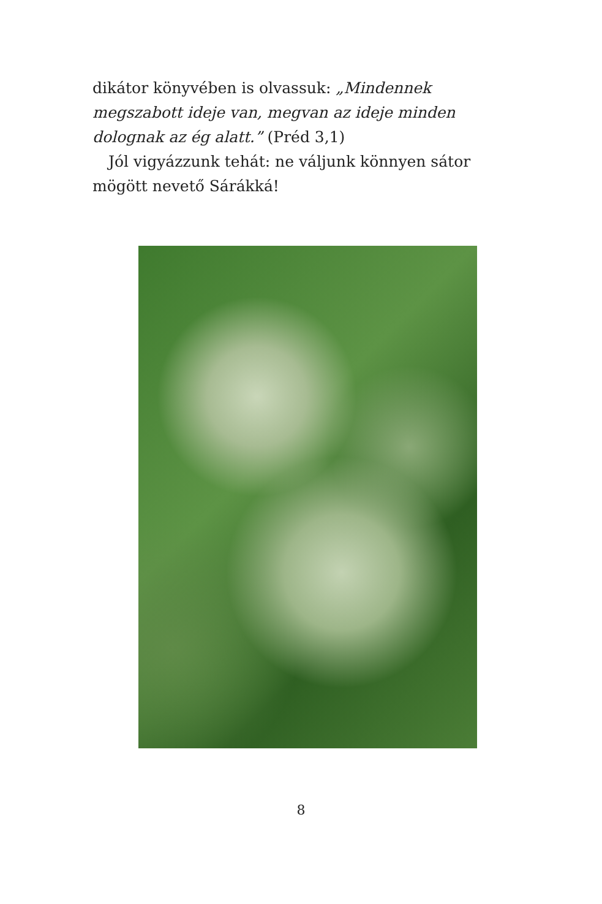dikátor könyvében is olvassuk: „Mindennek megszabott ideje van, megvan az ideje minden dolognak az ég alatt.” (Préd 3,1)
Jól vigyázzunk tehát: ne váljunk könnyen sátor mögött nevető Sárákká!
8